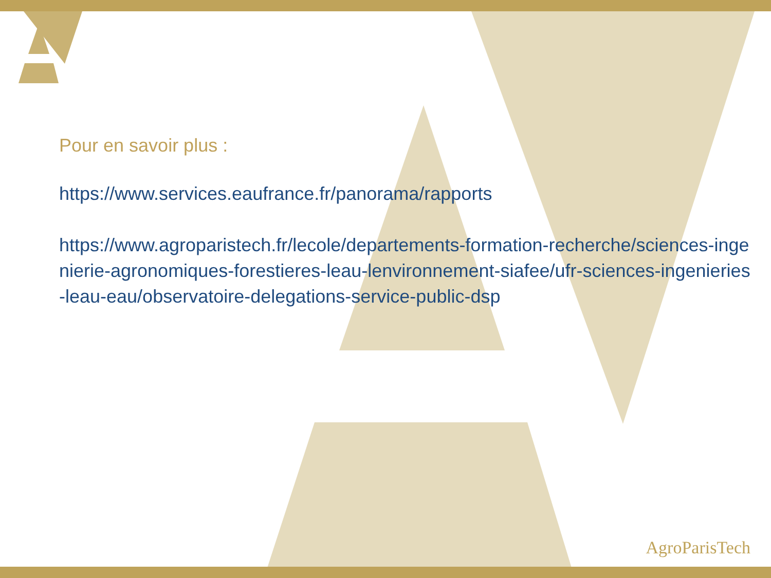Pour en savoir plus :
https://www.services.eaufrance.fr/panorama/rapports
https://www.agroparistech.fr/lecole/departements-formation-recherche/sciences-ingenierie-agronomiques-forestieres-leau-lenvironnement-siafee/ufr-sciences-ingenieries-leau-eau/observatoire-delegations-service-public-dsp
AgroParisTech